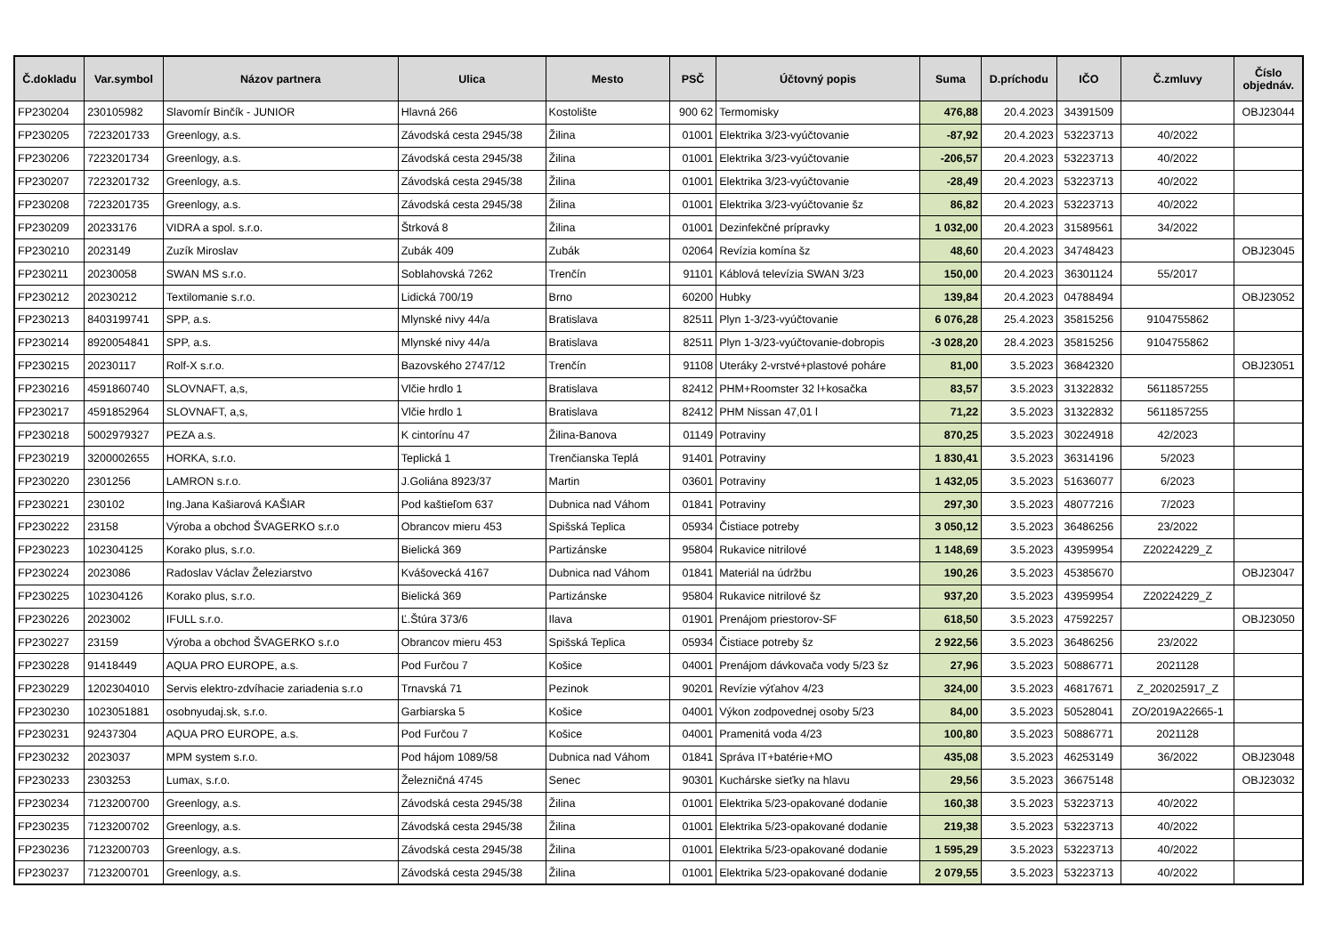| Č.dokladu | Var.symbol | Názov partnera | Ulica | Mesto | PSČ | Účtovný popis | Suma | D.príchodu | IČO | Č.zmluvy | Číslo objednáv. |
| --- | --- | --- | --- | --- | --- | --- | --- | --- | --- | --- | --- |
| FP230204 | 230105982 | Slavomír Binčík - JUNIOR | Hlavná 266 | Kostolište | 900 62 | Termomisky | 476,88 | 20.4.2023 | 34391509 | | OBJ23044 |
| FP230205 | 7223201733 | Greenlogy, a.s. | Závodská cesta 2945/38 | Žilina | 01001 | Elektrika 3/23-vyúčtovanie | -87,92 | 20.4.2023 | 53223713 | 40/2022 | |
| FP230206 | 7223201734 | Greenlogy, a.s. | Závodská cesta 2945/38 | Žilina | 01001 | Elektrika 3/23-vyúčtovanie | -206,57 | 20.4.2023 | 53223713 | 40/2022 | |
| FP230207 | 7223201732 | Greenlogy, a.s. | Závodská cesta 2945/38 | Žilina | 01001 | Elektrika 3/23-vyúčtovanie | -28,49 | 20.4.2023 | 53223713 | 40/2022 | |
| FP230208 | 7223201735 | Greenlogy, a.s. | Závodská cesta 2945/38 | Žilina | 01001 | Elektrika 3/23-vyúčtovanie šz | 86,82 | 20.4.2023 | 53223713 | 40/2022 | |
| FP230209 | 20233176 | VIDRA a spol. s.r.o. | Štrková 8 | Žilina | 01001 | Dezinfekčné prípravky | 1 032,00 | 20.4.2023 | 31589561 | 34/2022 | |
| FP230210 | 2023149 | Zuzík Miroslav | Zubák 409 | Zubák | 02064 | Revízia komína šz | 48,60 | 20.4.2023 | 34748423 | | OBJ23045 |
| FP230211 | 20230058 | SWAN MS s.r.o. | Soblahovská 7262 | Trenčín | 91101 | Káblová televízia SWAN 3/23 | 150,00 | 20.4.2023 | 36301124 | 55/2017 | |
| FP230212 | 20230212 | Textilomanie s.r.o. | Lidická 700/19 | Brno | 60200 | Hubky | 139,84 | 20.4.2023 | 04788494 | | OBJ23052 |
| FP230213 | 8403199741 | SPP, a.s. | Mlynské nivy 44/a | Bratislava | 82511 | Plyn 1-3/23-vyúčtovanie | 6 076,28 | 25.4.2023 | 35815256 | 9104755862 | |
| FP230214 | 8920054841 | SPP, a.s. | Mlynské nivy 44/a | Bratislava | 82511 | Plyn 1-3/23-vyúčtovanie-dobropis | -3 028,20 | 28.4.2023 | 35815256 | 9104755862 | |
| FP230215 | 20230117 | Rolf-X s.r.o. | Bazovského 2747/12 | Trenčín | 91108 | Uteráky 2-vrstvé+plastové poháre | 81,00 | 3.5.2023 | 36842320 | | OBJ23051 |
| FP230216 | 4591860740 | SLOVNAFT, a,s, | Vlčie hrdlo 1 | Bratislava | 82412 | PHM+Roomster 32 l+kosačka | 83,57 | 3.5.2023 | 31322832 | 5611857255 | |
| FP230217 | 4591852964 | SLOVNAFT, a,s, | Vlčie hrdlo 1 | Bratislava | 82412 | PHM Nissan 47,01 l | 71,22 | 3.5.2023 | 31322832 | 5611857255 | |
| FP230218 | 5002979327 | PEZA a.s. | K cintorínu 47 | Žilina-Banova | 01149 | Potraviny | 870,25 | 3.5.2023 | 30224918 | 42/2023 | |
| FP230219 | 3200002655 | HORKA, s.r.o. | Teplická 1 | Trenčianska Teplá | 91401 | Potraviny | 1 830,41 | 3.5.2023 | 36314196 | 5/2023 | |
| FP230220 | 2301256 | LAMRON s.r.o. | J.Goliána 8923/37 | Martin | 03601 | Potraviny | 1 432,05 | 3.5.2023 | 51636077 | 6/2023 | |
| FP230221 | 230102 | Ing.Jana Kašiarová KAŠIAR | Pod kaštieľom 637 | Dubnica nad Váhom | 01841 | Potraviny | 297,30 | 3.5.2023 | 48077216 | 7/2023 | |
| FP230222 | 23158 | Výroba a obchod ŠVAGERKO s.r.o | Obrancov mieru 453 | Spišská Teplica | 05934 | Čistiace potreby | 3 050,12 | 3.5.2023 | 36486256 | 23/2022 | |
| FP230223 | 102304125 | Korako plus, s.r.o. | Bielická 369 | Partizánske | 95804 | Rukavice nitrilové | 1 148,69 | 3.5.2023 | 43959954 | Z20224229_Z | |
| FP230224 | 2023086 | Radoslav Václav Železiarstvo | Kvášovecká 4167 | Dubnica nad Váhom | 01841 | Materiál na údržbu | 190,26 | 3.5.2023 | 45385670 | | OBJ23047 |
| FP230225 | 102304126 | Korako plus, s.r.o. | Bielická 369 | Partizánske | 95804 | Rukavice nitrilové šz | 937,20 | 3.5.2023 | 43959954 | Z20224229_Z | |
| FP230226 | 2023002 | IFULL s.r.o. | Ľ.Štúra 373/6 | Ilava | 01901 | Prenájom priestorov-SF | 618,50 | 3.5.2023 | 47592257 | | OBJ23050 |
| FP230227 | 23159 | Výroba a obchod ŠVAGERKO s.r.o | Obrancov mieru 453 | Spišská Teplica | 05934 | Čistiace potreby šz | 2 922,56 | 3.5.2023 | 36486256 | 23/2022 | |
| FP230228 | 91418449 | AQUA PRO EUROPE, a.s. | Pod Furčou 7 | Košice | 04001 | Prenájom dávkovača vody 5/23 šz | 27,96 | 3.5.2023 | 50886771 | 2021128 | |
| FP230229 | 1202304010 | Servis elektro-zdvíhacie zariadenia s.r.o | Trnavská 71 | Pezinok | 90201 | Revízie výťahov 4/23 | 324,00 | 3.5.2023 | 46817671 | Z_202025917_Z | |
| FP230230 | 1023051881 | osobnyudaj.sk, s.r.o. | Garbiarska 5 | Košice | 04001 | Výkon zodpovednej osoby 5/23 | 84,00 | 3.5.2023 | 50528041 | ZO/2019A22665-1 | |
| FP230231 | 92437304 | AQUA PRO EUROPE, a.s. | Pod Furčou 7 | Košice | 04001 | Pramenitá voda 4/23 | 100,80 | 3.5.2023 | 50886771 | 2021128 | |
| FP230232 | 2023037 | MPM system s.r.o. | Pod hájom 1089/58 | Dubnica nad Váhom | 01841 | Správa IT+batérie+MO | 435,08 | 3.5.2023 | 46253149 | 36/2022 | OBJ23048 |
| FP230233 | 2303253 | Lumax, s.r.o. | Železničná 4745 | Senec | 90301 | Kuchárske sieťky na hlavu | 29,56 | 3.5.2023 | 36675148 | | OBJ23032 |
| FP230234 | 7123200700 | Greenlogy, a.s. | Závodská cesta 2945/38 | Žilina | 01001 | Elektrika 5/23-opakované dodanie | 160,38 | 3.5.2023 | 53223713 | 40/2022 | |
| FP230235 | 7123200702 | Greenlogy, a.s. | Závodská cesta 2945/38 | Žilina | 01001 | Elektrika 5/23-opakované dodanie | 219,38 | 3.5.2023 | 53223713 | 40/2022 | |
| FP230236 | 7123200703 | Greenlogy, a.s. | Závodská cesta 2945/38 | Žilina | 01001 | Elektrika 5/23-opakované dodanie | 1 595,29 | 3.5.2023 | 53223713 | 40/2022 | |
| FP230237 | 7123200701 | Greenlogy, a.s. | Závodská cesta 2945/38 | Žilina | 01001 | Elektrika 5/23-opakované dodanie | 2 079,55 | 3.5.2023 | 53223713 | 40/2022 | |